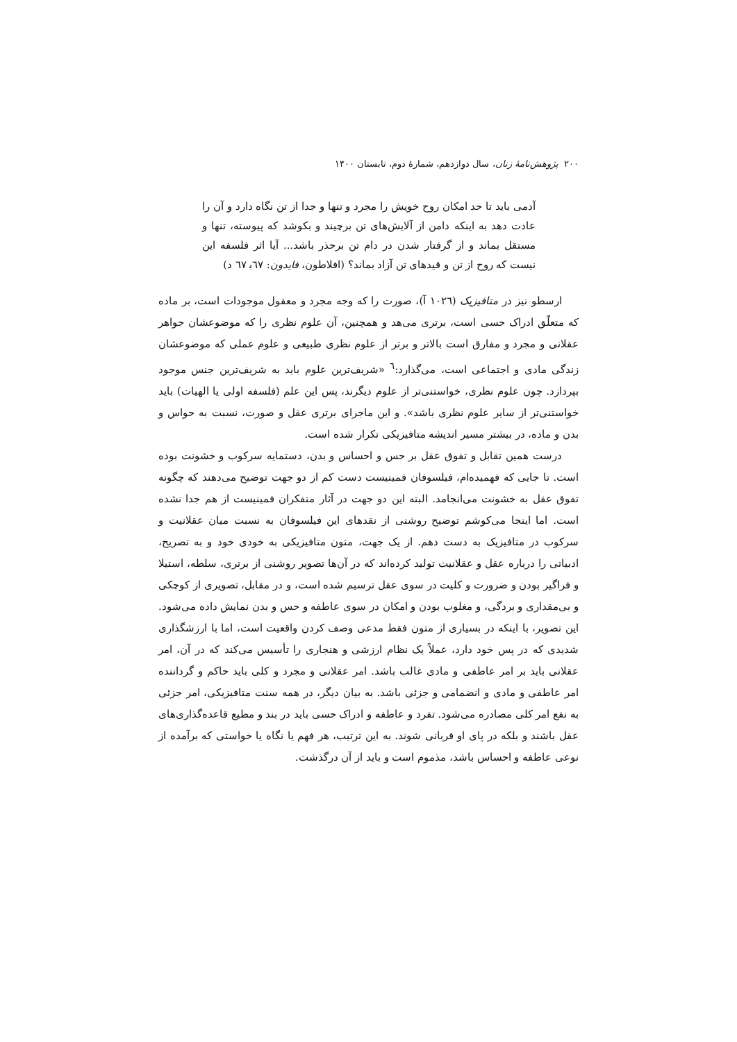۲۰۰ پژوهش‌نامهٔ زنان، سال دوازدهم، شمارهٔ دوم، تابستان ۱۴۰۰
آدمی باید تا حد امکان روح خویش را مجرد و تنها و جدا از تن نگاه دارد و آن را عادت دهد به اینکه دامن از آلایش‌های تن برچیند و بکوشد که پیوسته، تنها و مستقل بماند و از گرفتار شدن در دام تن برحذر باشد... آیا اثر فلسفه این نیست که روح از تن و قیدهای تن آزاد بماند؟ (افلاطون، فایدون: ٦٧ب‍ ٦٧ د)
ارسطو نیز در متافیزیک (١٠٢٦ آ)، صورت را که وجه مجرد و معقول موجودات است، بر ماده که متعلّق ادراک حسی است، برتری می‌هد و همچنین، آن علوم نظری را که موضوعشان جواهر عقلانی و مجرد و مفارق است بالاتر و برتر از علوم نظری طبیعی و علوم عملی که موضوعشان زندگی مادی و اجتماعی است، می‌گذارد:<sup>٦</sup> «شریف‌ترین علوم باید به شریف‌ترین جنس موجود بپردازد. چون علوم نظری، خواستنی‌تر از علوم دیگرند، پس این علم (فلسفه اولی یا الهیات) باید خواستنی‌تر از سایر علوم نظری باشد». و این ماجرای برتری عقل و صورت، نسبت به حواس و بدن و ماده، در بیشتر مسیر اندیشه متافیزیکی تکرار شده است.
درست همین تقابل و تفوق عقل بر حس و احساس و بدن، دستمایه سرکوب و خشونت بوده است. تا جایی که فهمیده‌ام، فیلسوفان فمینیست دست کم از دو جهت توضیح می‌دهند که چگونه تفوق عقل به خشونت می‌انجامد. البته این دو جهت در آثار متفکران فمینیست از هم جدا نشده است. اما اینجا می‌کوشم توضیح روشنی از نقدهای این فیلسوفان به نسبت میان عقلانیت و سرکوب در متافیزیک به دست دهم. از یک جهت، متون متافیزیکی به خودی خود و به تصریح، ادبیاتی را درباره عقل و عقلانیت تولید کرده‌اند که در آن‌ها تصویر روشنی از برتری، سلطه، استیلا و فراگیر بودن و ضرورت و کلیت در سوی عقل ترسیم شده است، و در مقابل، تصویری از کوچکی و بی‌مقداری و بردگی، و مغلوب بودن و امکان در سوی عاطفه و حس و بدن نمایش داده می‌شود. این تصویر، با اینکه در بسیاری از متون فقط مدعی وصف کردن واقعیت است، اما با ارزشگذاری شدیدی که در پس خود دارد، عملاً یک نظام ارزشی و هنجاری را تأسیس می‌کند که در آن، امر عقلانی باید بر امر عاطفی و مادی غالب باشد. امر عقلانی و مجرد و کلی باید حاکم و گرداننده امر عاطفی و مادی و انضمامی و جزئی باشد. به بیان دیگر، در همه سنت متافیزیکی، امر جزئی به نفع امر کلی مصادره می‌شود. تفرد و عاطفه و ادراک حسی باید در بند و مطیع قاعده‌گذاری‌های عقل باشند و بلکه در پای او قربانی شوند. به این ترتیب، هر فهم یا نگاه یا خواستی که برآمده از نوعی عاطفه و احساس باشد، مذموم است و باید از آن درگذشت.